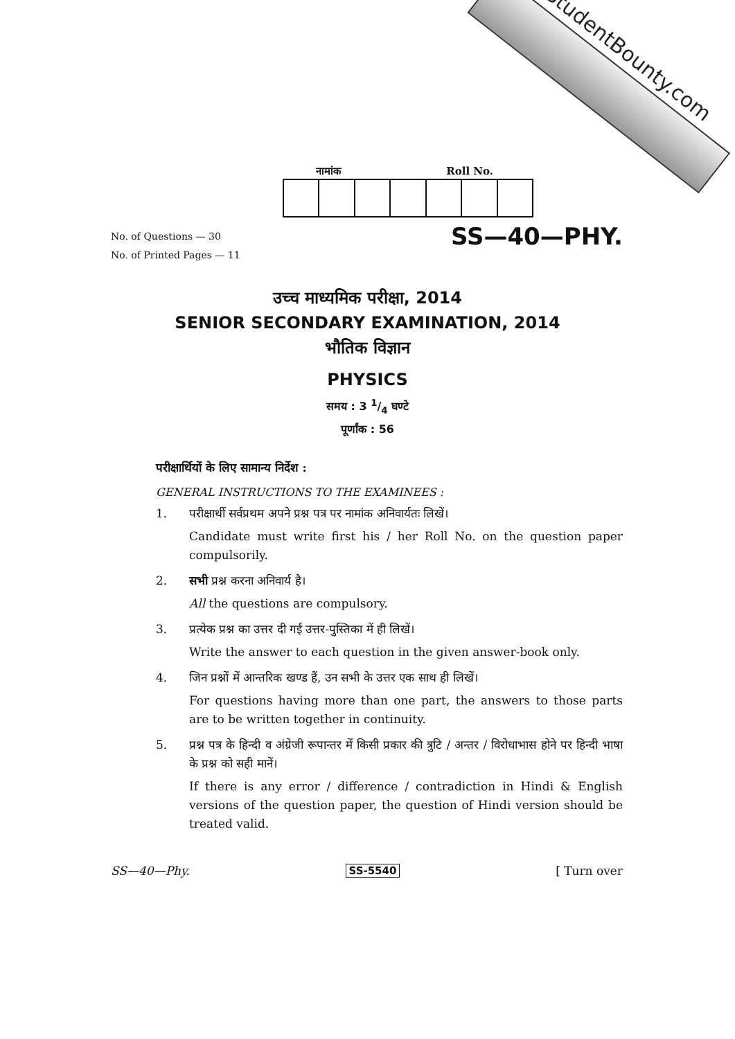StudentBounty.com
नामांक Roll No.
No. of Questions — 30
No. of Printed Pages — 11
SS—40—PHY.
उच्च माध्यमिक परीक्षा, 2014
SENIOR SECONDARY EXAMINATION, 2014
भौतिक विज्ञान
PHYSICS
समय : 3 1/4 घण्टे
पूर्णांक : 56
परीक्षार्थियों के लिए सामान्य निर्देश :
GENERAL INSTRUCTIONS TO THE EXAMINEES :
1. परीक्षार्थी सर्वप्रथम अपने प्रश्न पत्र पर नामांक अनिवार्यतः लिखें।
Candidate must write first his / her Roll No. on the question paper compulsorily.
2. सभी प्रश्न करना अनिवार्य है।
All the questions are compulsory.
3. प्रत्येक प्रश्न का उत्तर दी गई उत्तर-पुस्तिका में ही लिखें।
Write the answer to each question in the given answer-book only.
4. जिन प्रश्नों में आन्तरिक खण्ड हैं, उन सभी के उत्तर एक साथ ही लिखें।
For questions having more than one part, the answers to those parts are to be written together in continuity.
5. प्रश्न पत्र के हिन्दी व अंग्रेजी रूपान्तर में किसी प्रकार की त्रुटि / अन्तर / विरोधाभास होने पर हिन्दी भाषा के प्रश्न को सही मानें।
If there is any error / difference / contradiction in Hindi & English versions of the question paper, the question of Hindi version should be treated valid.
SS—40—Phy. SS-5540 [ Turn over